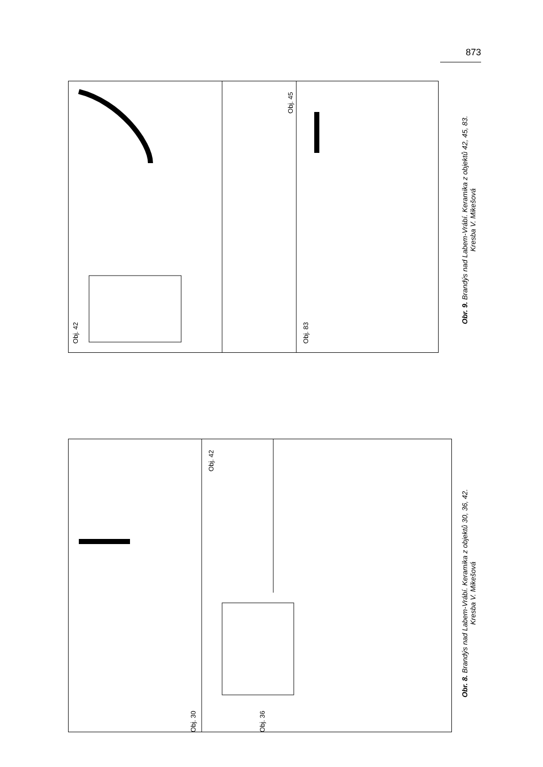873
Obj. 42
Obj. 45
Obj. 83
Obr. 9. Brandýs nad Labem-Vrábí. Keramika z objektů 42, 45, 83.
Kresba V. Mikešová
Obj. 30
Obj. 36
Obj. 42
Obr. 8. Brandýs nad Labem-Vrábí. Keramika z objektů 30, 36, 42.
Kresba V. Mikešová